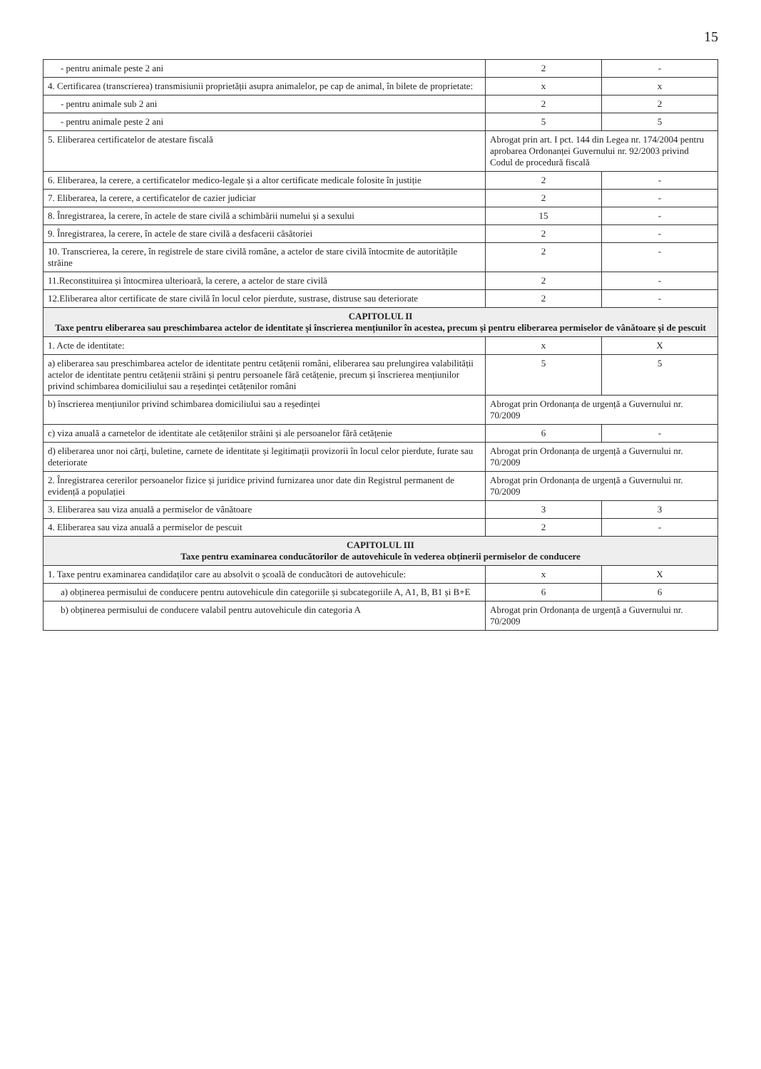15
| - pentru animale peste 2 ani | 2 | - |
| 4. Certificarea (transcrierea) transmisiunii proprietății asupra animalelor, pe cap de animal, în bilete de proprietate: | x | x |
| - pentru animale sub 2 ani | 2 | 2 |
| - pentru animale peste 2 ani | 5 | 5 |
| 5. Eliberarea certificatelor de atestare fiscală | Abrogat prin art. I pct. 144 din Legea nr. 174/2004 pentru aprobarea Ordonanței Guvernului nr. 92/2003 privind Codul de procedură fiscală | |
| 6. Eliberarea, la cerere, a certificatelor medico-legale și a altor certificate medicale folosite în justiție | 2 | - |
| 7. Eliberarea, la cerere, a certificatelor de cazier judiciar | 2 | - |
| 8. Înregistrarea, la cerere, în actele de stare civilă a schimbării numelui și a sexului | 15 | - |
| 9. Înregistrarea, la cerere, în actele de stare civilă a desfacerii căsătoriei | 2 | - |
| 10. Transcrierea, la cerere, în registrele de stare civilă române, a actelor de stare civilă întocmite de autoritățile străine | 2 | - |
| 11.Reconstituirea și întocmirea ulterioară, la cerere, a actelor de stare civilă | 2 | - |
| 12.Eliberarea altor certificate de stare civilă în locul celor pierdute, sustrase, distruse sau deteriorate | 2 | - |
| CAPITOLUL II Taxe pentru eliberarea sau preschimbarea actelor de identitate și înscrierea mențiunilor în acestea, precum și pentru eliberarea permiselor de vânătoare și de pescuit | | |
| 1. Acte de identitate: | x | X |
| a) eliberarea sau preschimbarea actelor de identitate pentru cetățenii români, eliberarea sau prelungirea valabilității actelor de identitate pentru cetățenii străini și pentru persoanele fără cetățenie, precum și înscrierea mențiunilor privind schimbarea domiciliului sau a reședinței cetățenilor români | 5 | 5 |
| b) înscrierea mențiunilor privind schimbarea domiciliului sau a reședinței | Abrogat prin Ordonanța de urgență a Guvernului nr. 70/2009 | |
| c) viza anuală a carnetelor de identitate ale cetățenilor străini și ale persoanelor fără cetățenie | 6 | - |
| d) eliberarea unor noi cărți, buletine, carnete de identitate și legitimații provizorii în locul celor pierdute, furate sau deteriorate | Abrogat prin Ordonanța de urgență a Guvernului nr. 70/2009 | |
| 2. Înregistrarea cererilor persoanelor fizice și juridice privind furnizarea unor date din Registrul permanent de evidență a populației | Abrogat prin Ordonanța de urgență a Guvernului nr. 70/2009 | |
| 3. Eliberarea sau viza anuală a permiselor de vânătoare | 3 | 3 |
| 4. Eliberarea sau viza anuală a permiselor de pescuit | 2 | - |
| CAPITOLUL III Taxe pentru examinarea conducătorilor de autovehicule în vederea obținerii permiselor de conducere | | |
| 1. Taxe pentru examinarea candidaților care au absolvit o școală de conducători de autovehicule: | x | X |
| a) obținerea permisului de conducere pentru autovehicule din categoriile și subcategoriile A, A1, B, B1 și B+E | 6 | 6 |
| b) obținerea permisului de conducere valabil pentru autovehicule din categoria A | Abrogat prin Ordonanța de urgență a Guvernului nr. 70/2009 | |